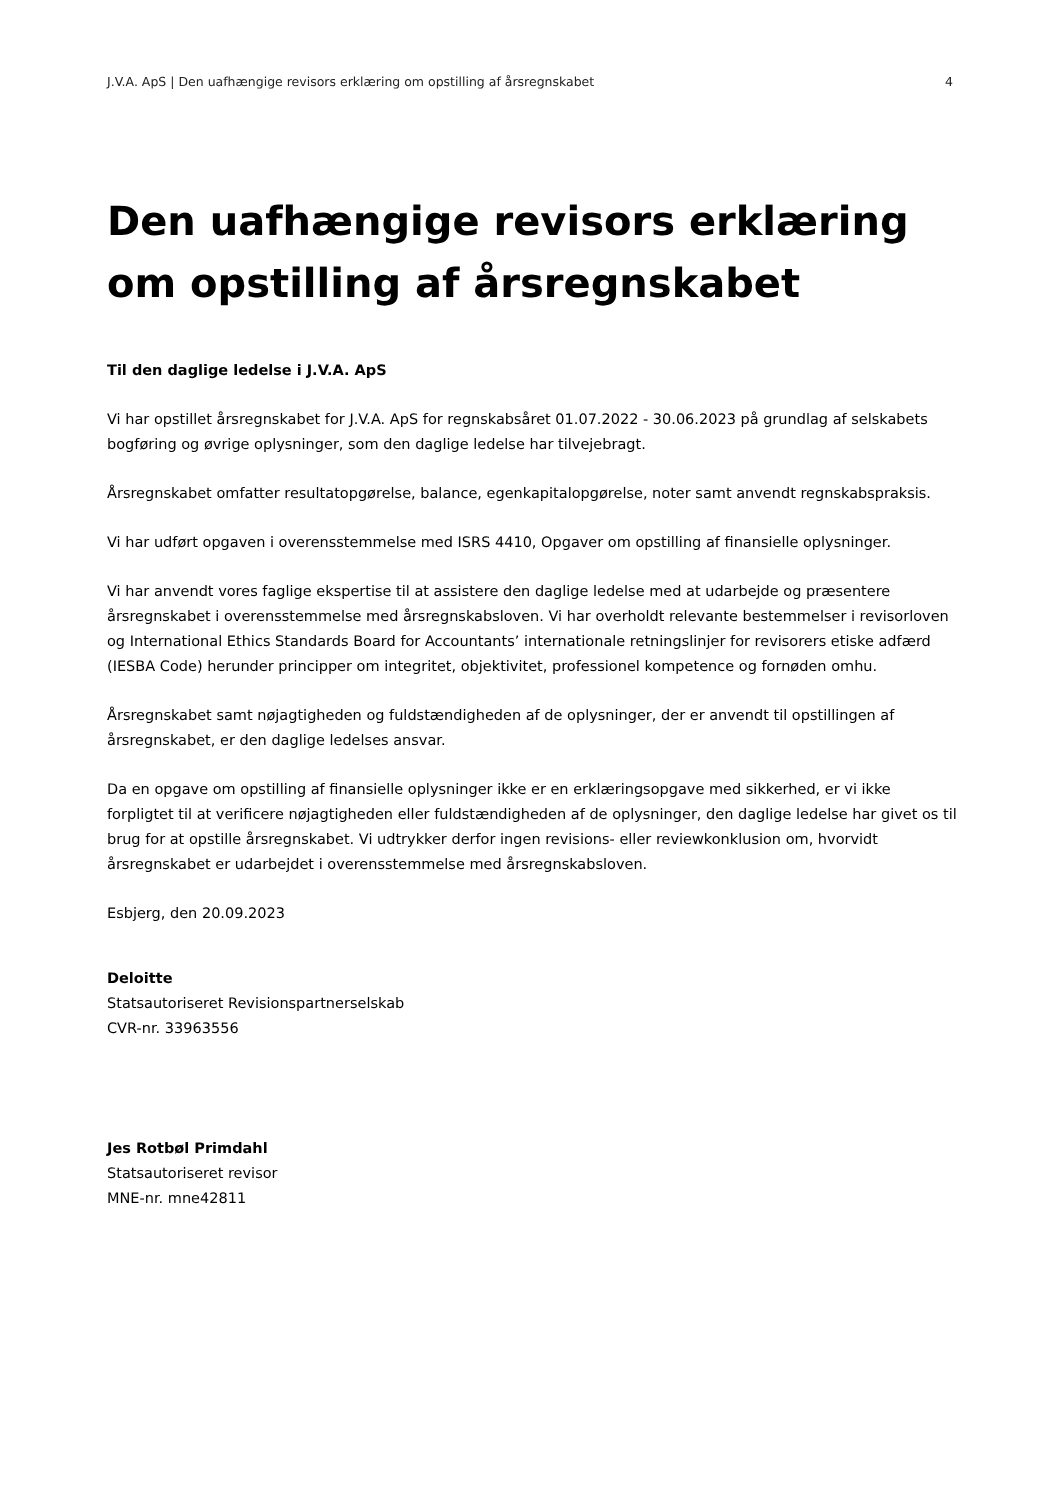J.V.A. ApS | Den uafhængige revisors erklæring om opstilling af årsregnskabet 4
Den uafhængige revisors erklæring om opstilling af årsregnskabet
Til den daglige ledelse i J.V.A. ApS
Vi har opstillet årsregnskabet for J.V.A. ApS for regnskabsåret 01.07.2022 - 30.06.2023 på grundlag af selskabets bogføring og øvrige oplysninger, som den daglige ledelse har tilvejebragt.
Årsregnskabet omfatter resultatopgørelse, balance, egenkapitalopgørelse, noter samt anvendt regnskabspraksis.
Vi har udført opgaven i overensstemmelse med ISRS 4410, Opgaver om opstilling af finansielle oplysninger.
Vi har anvendt vores faglige ekspertise til at assistere den daglige ledelse med at udarbejde og præsentere årsregnskabet i overensstemmelse med årsregnskabsloven. Vi har overholdt relevante bestemmelser i revisorloven og International Ethics Standards Board for Accountants’ internationale retningslinjer for revisorers etiske adfærd (IESBA Code) herunder principper om integritet, objektivitet, professionel kompetence og fornøden omhu.
Årsregnskabet samt nøjagtigheden og fuldstændigheden af de oplysninger, der er anvendt til opstillingen af årsregnskabet, er den daglige ledelses ansvar.
Da en opgave om opstilling af finansielle oplysninger ikke er en erklæringsopgave med sikkerhed, er vi ikke forpligtet til at verificere nøjagtigheden eller fuldstændigheden af de oplysninger, den daglige ledelse har givet os til brug for at opstille årsregnskabet. Vi udtrykker derfor ingen revisions- eller reviewkonklusion om, hvorvidt årsregnskabet er udarbejdet i overensstemmelse med årsregnskabsloven.
Esbjerg, den 20.09.2023
Deloitte
Statsautoriseret Revisionspartnerselskab
CVR-nr. 33963556
Jes Rotbøl Primdahl
Statsautoriseret revisor
MNE-nr. mne42811